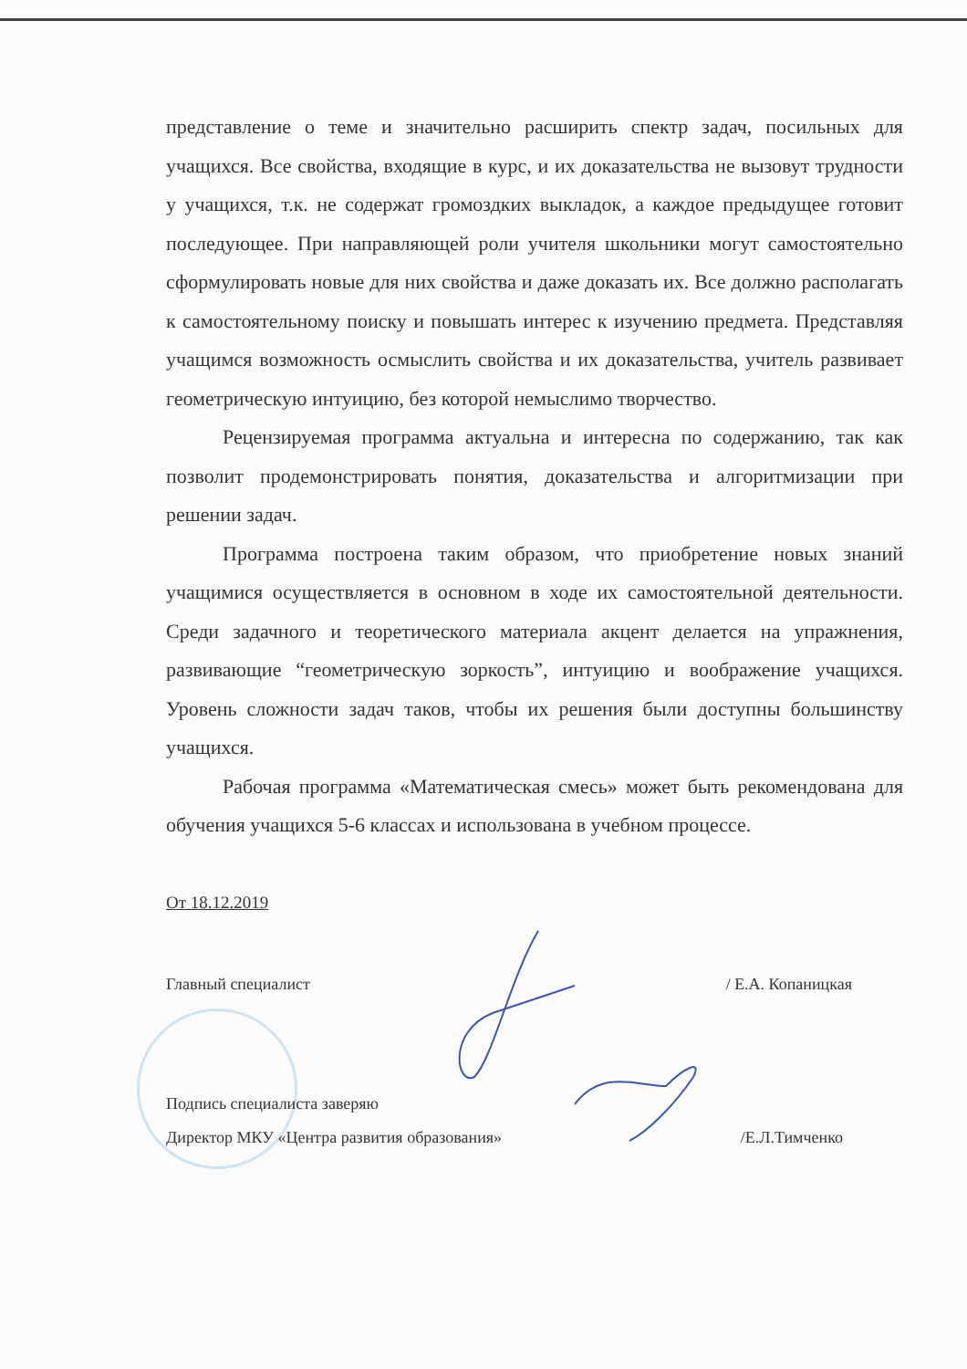представление о теме и значительно расширить спектр задач, посильных для учащихся. Все свойства, входящие в курс, и их доказательства не вызовут трудности у учащихся, т.к. не содержат громоздких выкладок, а каждое предыдущее готовит последующее. При направляющей роли учителя школьники могут самостоятельно сформулировать новые для них свойства и даже доказать их. Все должно располагать к самостоятельному поиску и повышать интерес к изучению предмета. Представляя учащимся возможность осмыслить свойства и их доказательства, учитель развивает геометрическую интуицию, без которой немыслимо творчество.
Рецензируемая программа актуальна и интересна по содержанию, так как позволит продемонстрировать понятия, доказательства и алгоритмизации при решении задач.
Программа построена таким образом, что приобретение новых знаний учащимися осуществляется в основном в ходе их самостоятельной деятельности. Среди задачного и теоретического материала акцент делается на упражнения, развивающие “геометрическую зоркость”, интуицию и воображение учащихся. Уровень сложности задач таков, чтобы их решения были доступны большинству учащихся.
Рабочая программа «Математическая смесь» может быть рекомендована для обучения учащихся 5-6 классах и использована в учебном процессе.
От 18.12.2019
Главный специалист / Е.А. Копаницкая
Подпись специалиста заверяю
Директор МКУ «Центра развития образования» /Е.Л.Тимченко